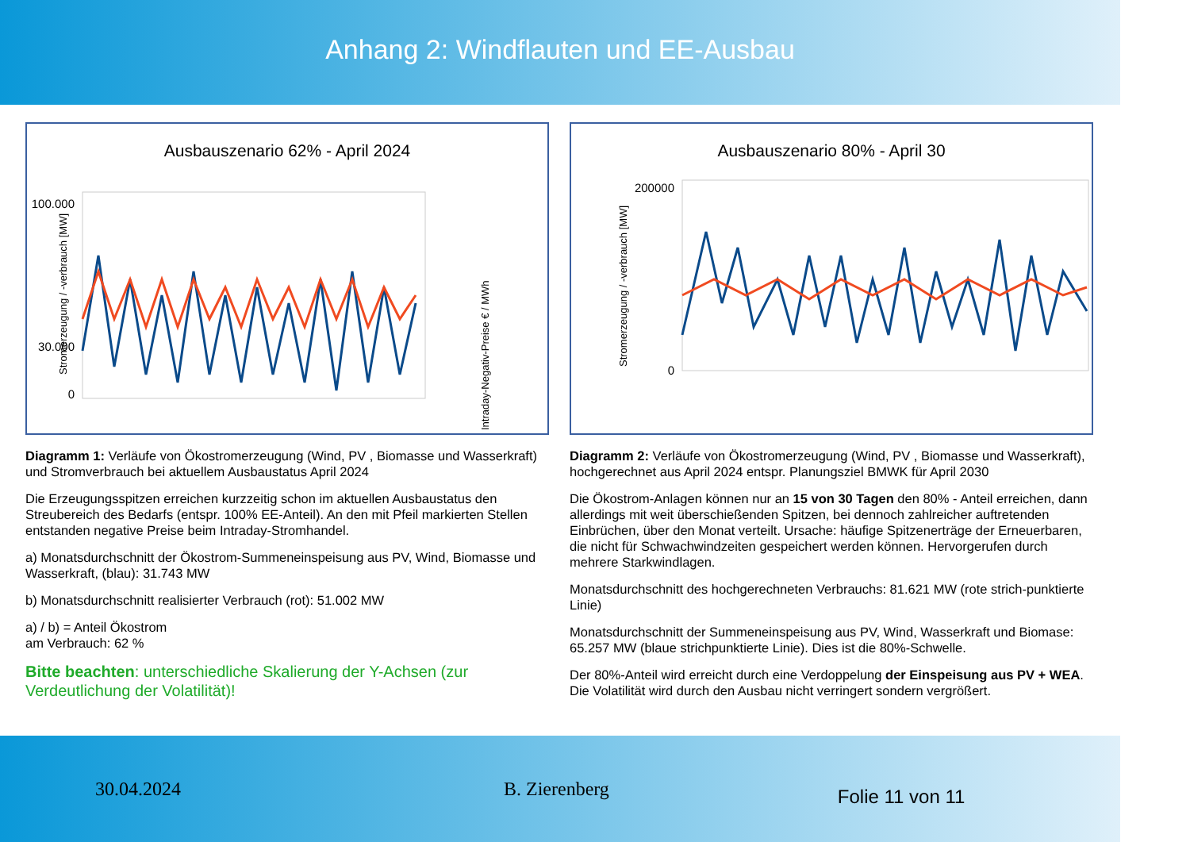Anhang 2: Windflauten und EE-Ausbau
Ausbauszenario 62% - April 2024
100.000
30.000
0
Stromerzeugung / -verbrauch [MW]
Intraday-Negativ-Preise € / MWh
Diagramm 1: Verläufe von Ökostromerzeugung (Wind, PV , Biomasse und Wasserkraft) und Stromverbrauch bei aktuellem Ausbaustatus April 2024
Die Erzeugungsspitzen erreichen kurzzeitig schon im aktuellen Ausbaustatus den Streubereich des Bedarfs (entspr. 100% EE-Anteil). An den mit Pfeil markierten Stellen entstanden negative Preise beim Intraday-Stromhandel.
a) Monatsdurchschnitt der Ökostrom-Summeneinspeisung aus PV, Wind, Biomasse und Wasserkraft, (blau): 31.743 MW
b) Monatsdurchschnitt realisierter Verbrauch (rot): 51.002 MW
a) / b) = Anteil Ökostrom
am Verbrauch: 62 %
Bitte beachten: unterschiedliche Skalierung der Y-Achsen (zur Verdeutlichung der Volatilität)!
Ausbauszenario 80% - April 30
200000
0
Stromerzeugung / -verbrauch [MW]
Diagramm 2: Verläufe von Ökostromerzeugung (Wind, PV , Biomasse und Wasserkraft), hochgerechnet aus April 2024 entspr. Planungsziel BMWK für April 2030
Die Ökostrom-Anlagen können nur an 15 von 30 Tagen den 80% - Anteil erreichen, dann allerdings mit weit überschießenden Spitzen, bei dennoch zahlreicher auftretenden Einbrüchen, über den Monat verteilt. Ursache: häufige Spitzenerträge der Erneuerbaren, die nicht für Schwachwindzeiten gespeichert werden können. Hervorgerufen durch mehrere Starkwindlagen.
Monatsdurchschnitt des hochgerechneten Verbrauchs: 81.621 MW (rote strich-punktierte Linie)
Monatsdurchschnitt der Summeneinspeisung aus PV, Wind, Wasserkraft und Biomase: 65.257 MW (blaue strichpunktierte Linie). Dies ist die 80%-Schwelle.
Der 80%-Anteil wird erreicht durch eine Verdoppelung der Einspeisung aus PV + WEA. Die Volatilität wird durch den Ausbau nicht verringert sondern vergrößert.
30.04.2024 B. Zierenberg
Folie 11 von 11